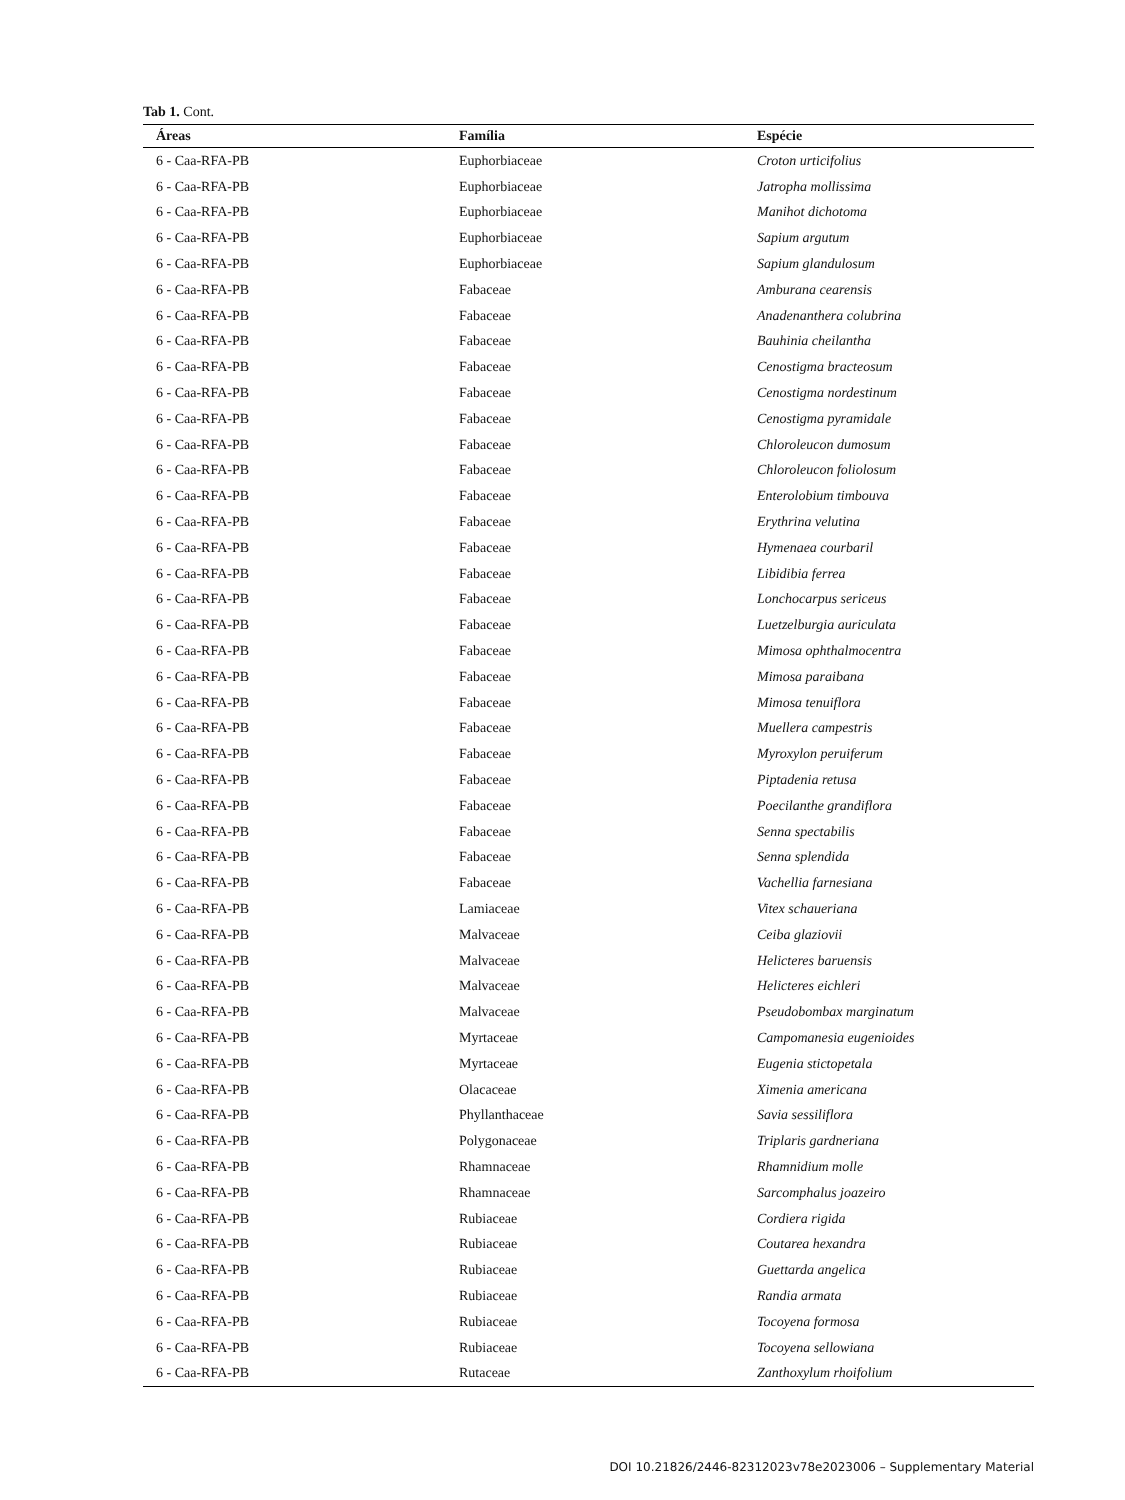Tab 1. Cont.
| Áreas | Família | Espécie |
| --- | --- | --- |
| 6 - Caa-RFA-PB | Euphorbiaceae | Croton urticifolius |
| 6 - Caa-RFA-PB | Euphorbiaceae | Jatropha mollissima |
| 6 - Caa-RFA-PB | Euphorbiaceae | Manihot dichotoma |
| 6 - Caa-RFA-PB | Euphorbiaceae | Sapium argutum |
| 6 - Caa-RFA-PB | Euphorbiaceae | Sapium glandulosum |
| 6 - Caa-RFA-PB | Fabaceae | Amburana cearensis |
| 6 - Caa-RFA-PB | Fabaceae | Anadenanthera colubrina |
| 6 - Caa-RFA-PB | Fabaceae | Bauhinia cheilantha |
| 6 - Caa-RFA-PB | Fabaceae | Cenostigma bracteosum |
| 6 - Caa-RFA-PB | Fabaceae | Cenostigma nordestinum |
| 6 - Caa-RFA-PB | Fabaceae | Cenostigma pyramidale |
| 6 - Caa-RFA-PB | Fabaceae | Chloroleucon dumosum |
| 6 - Caa-RFA-PB | Fabaceae | Chloroleucon foliolosum |
| 6 - Caa-RFA-PB | Fabaceae | Enterolobium timbouva |
| 6 - Caa-RFA-PB | Fabaceae | Erythrina velutina |
| 6 - Caa-RFA-PB | Fabaceae | Hymenaea courbaril |
| 6 - Caa-RFA-PB | Fabaceae | Libidibia ferrea |
| 6 - Caa-RFA-PB | Fabaceae | Lonchocarpus sericeus |
| 6 - Caa-RFA-PB | Fabaceae | Luetzelburgia auriculata |
| 6 - Caa-RFA-PB | Fabaceae | Mimosa ophthalmocentra |
| 6 - Caa-RFA-PB | Fabaceae | Mimosa paraibana |
| 6 - Caa-RFA-PB | Fabaceae | Mimosa tenuiflora |
| 6 - Caa-RFA-PB | Fabaceae | Muellera campestris |
| 6 - Caa-RFA-PB | Fabaceae | Myroxylon peruiferum |
| 6 - Caa-RFA-PB | Fabaceae | Piptadenia retusa |
| 6 - Caa-RFA-PB | Fabaceae | Poecilanthe grandiflora |
| 6 - Caa-RFA-PB | Fabaceae | Senna spectabilis |
| 6 - Caa-RFA-PB | Fabaceae | Senna splendida |
| 6 - Caa-RFA-PB | Fabaceae | Vachellia farnesiana |
| 6 - Caa-RFA-PB | Lamiaceae | Vitex schaueriana |
| 6 - Caa-RFA-PB | Malvaceae | Ceiba glaziovii |
| 6 - Caa-RFA-PB | Malvaceae | Helicteres baruensis |
| 6 - Caa-RFA-PB | Malvaceae | Helicteres eichleri |
| 6 - Caa-RFA-PB | Malvaceae | Pseudobombax marginatum |
| 6 - Caa-RFA-PB | Myrtaceae | Campomanesia eugenioides |
| 6 - Caa-RFA-PB | Myrtaceae | Eugenia stictopetala |
| 6 - Caa-RFA-PB | Olacaceae | Ximenia americana |
| 6 - Caa-RFA-PB | Phyllanthaceae | Savia sessiliflora |
| 6 - Caa-RFA-PB | Polygonaceae | Triplaris gardneriana |
| 6 - Caa-RFA-PB | Rhamnaceae | Rhamnidium molle |
| 6 - Caa-RFA-PB | Rhamnaceae | Sarcomphalus joazeiro |
| 6 - Caa-RFA-PB | Rubiaceae | Cordiera rigida |
| 6 - Caa-RFA-PB | Rubiaceae | Coutarea hexandra |
| 6 - Caa-RFA-PB | Rubiaceae | Guettarda angelica |
| 6 - Caa-RFA-PB | Rubiaceae | Randia armata |
| 6 - Caa-RFA-PB | Rubiaceae | Tocoyena formosa |
| 6 - Caa-RFA-PB | Rubiaceae | Tocoyena sellowiana |
| 6 - Caa-RFA-PB | Rutaceae | Zanthoxylum rhoifolium |
DOI 10.21826/2446-82312023v78e2023006 – Supplementary Material